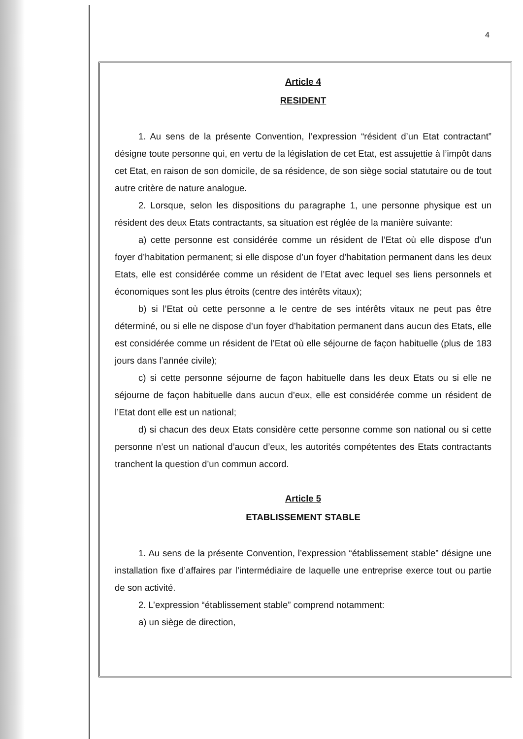4
Article 4
RESIDENT
1. Au sens de la présente Convention, l’expression “résident d’un Etat contractant” désigne toute personne qui, en vertu de la législation de cet Etat, est assujettie à l’impôt dans cet Etat, en raison de son domicile, de sa résidence, de son siège social statutaire ou de tout autre critère de nature analogue.
2. Lorsque, selon les dispositions du paragraphe 1, une personne physique est un résident des deux Etats contractants, sa situation est réglée de la manière suivante:
a) cette personne est considérée comme un résident de l’Etat où elle dispose d’un foyer d’habitation permanent; si elle dispose d’un foyer d’habitation permanent dans les deux Etats, elle est considérée comme un résident de l’Etat avec lequel ses liens personnels et économiques sont les plus étroits (centre des intérêts vitaux);
b) si l’Etat où cette personne a le centre de ses intérêts vitaux ne peut pas être déterminé, ou si elle ne dispose d’un foyer d’habitation permanent dans aucun des Etats, elle est considérée comme un résident de l’Etat où elle séjourne de façon habituelle (plus de 183 jours dans l’année civile);
c) si cette personne séjourne de façon habituelle dans les deux Etats ou si elle ne séjourne de façon habituelle dans aucun d’eux, elle est considérée comme un résident de l’Etat dont elle est un national;
d) si chacun des deux Etats considère cette personne comme son national ou si cette personne n’est un national d’aucun d’eux, les autorités compétentes des Etats contractants tranchent la question d’un commun accord.
Article 5
ETABLISSEMENT STABLE
1. Au sens de la présente Convention, l’expression “établissement stable” désigne une installation fixe d’affaires par l’intermédiaire de laquelle une entreprise exerce tout ou partie de son activité.
2. L’expression “établissement stable” comprend notamment:
a) un siège de direction,